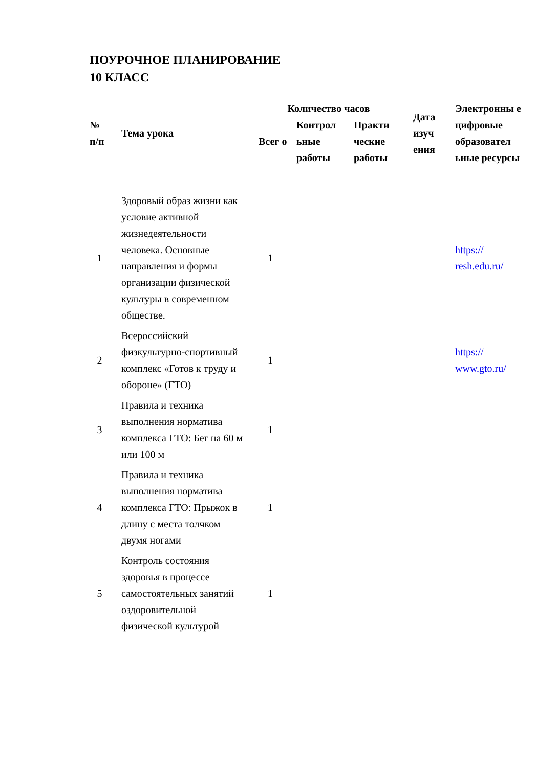ПОУРОЧНОЕ ПЛАНИРОВАНИЕ
10 КЛАСС
| № п/п | Тема урока | Количество часов | | | Дата изуч ения | Электронны е цифровые образовател ьные ресурсы |
| --- | --- | --- | --- | --- | --- | --- |
| | | Всег о | Контрол ьные работы | Практи ческие работы | | |
| 1 | Здоровый образ жизни как условие активной жизнедеятельности человека. Основные направления и формы организации физической культуры в современном обществе. | 1 | | | | https:// resh.edu.ru/ |
| 2 | Всероссийский физкультурно-спортивный комплекс «Готов к труду и обороне» (ГТО) | 1 | | | | https:// www.gto.ru/ |
| 3 | Правила и техника выполнения норматива комплекса ГТО: Бег на 60 м или 100 м | 1 | | | | |
| 4 | Правила и техника выполнения норматива комплекса ГТО: Прыжок в длину с места толчком двумя ногами | 1 | | | | |
| 5 | Контроль состояния здоровья в процессе самостоятельных занятий оздоровительной физической культурой | 1 | | | | |